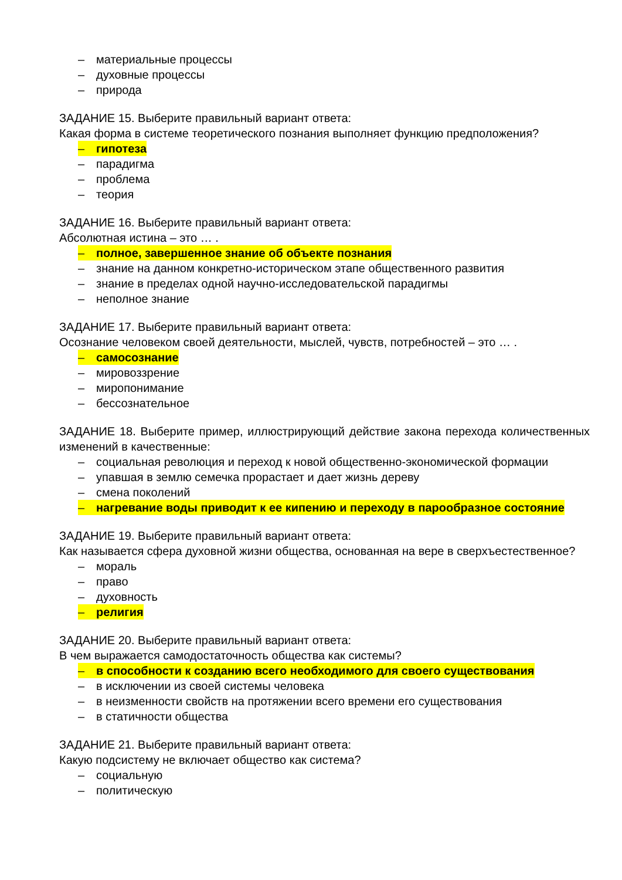– материальные процессы
– духовные процессы
– природа
ЗАДАНИЕ 15. Выберите правильный вариант ответа:
Какая форма в системе теоретического познания выполняет функцию предположения?
– гипотеза
– парадигма
– проблема
– теория
ЗАДАНИЕ 16. Выберите правильный вариант ответа:
Абсолютная истина – это … .
– полное, завершенное знание об объекте познания
– знание на данном конкретно-историческом этапе общественного развития
– знание в пределах одной научно-исследовательской парадигмы
– неполное знание
ЗАДАНИЕ 17. Выберите правильный вариант ответа:
Осознание человеком своей деятельности, мыслей, чувств, потребностей – это … .
– самосознание
– мировоззрение
– миропонимание
– бессознательное
ЗАДАНИЕ 18. Выберите пример, иллюстрирующий действие закона перехода количественных изменений в качественные:
– социальная революция и переход к новой общественно-экономической формации
– упавшая в землю семечка прорастает и дает жизнь дереву
– смена поколений
– нагревание воды приводит к ее кипению и переходу в парообразное состояние
ЗАДАНИЕ 19. Выберите правильный вариант ответа:
Как называется сфера духовной жизни общества, основанная на вере в сверхъестественное?
– мораль
– право
– духовность
– религия
ЗАДАНИЕ 20. Выберите правильный вариант ответа:
В чем выражается самодостаточность общества как системы?
– в способности к созданию всего необходимого для своего существования
– в исключении из своей системы человека
– в неизменности свойств на протяжении всего времени его существования
– в статичности общества
ЗАДАНИЕ 21. Выберите правильный вариант ответа:
Какую подсистему не включает общество как система?
– социальную
– политическую